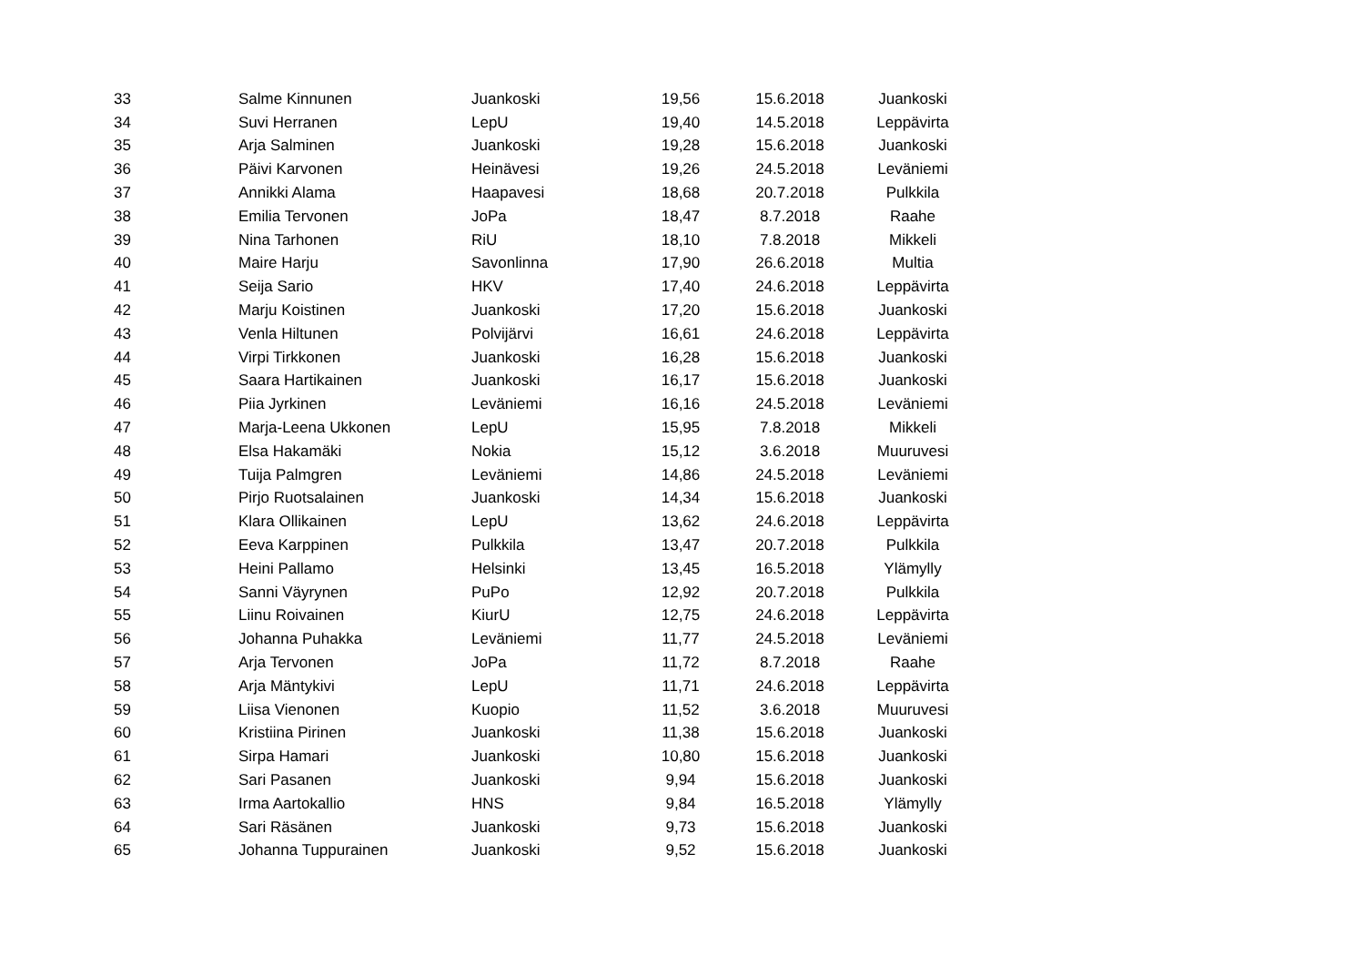| 33 | Salme Kinnunen | Juankoski | 19,56 | 15.6.2018 | Juankoski |
| 34 | Suvi Herranen | LepU | 19,40 | 14.5.2018 | Leppävirta |
| 35 | Arja Salminen | Juankoski | 19,28 | 15.6.2018 | Juankoski |
| 36 | Päivi Karvonen | Heinävesi | 19,26 | 24.5.2018 | Leväniemi |
| 37 | Annikki Alama | Haapavesi | 18,68 | 20.7.2018 | Pulkkila |
| 38 | Emilia Tervonen | JoPa | 18,47 | 8.7.2018 | Raahe |
| 39 | Nina Tarhonen | RiU | 18,10 | 7.8.2018 | Mikkeli |
| 40 | Maire Harju | Savonlinna | 17,90 | 26.6.2018 | Multia |
| 41 | Seija Sario | HKV | 17,40 | 24.6.2018 | Leppävirta |
| 42 | Marju Koistinen | Juankoski | 17,20 | 15.6.2018 | Juankoski |
| 43 | Venla Hiltunen | Polvijärvi | 16,61 | 24.6.2018 | Leppävirta |
| 44 | Virpi Tirkkonen | Juankoski | 16,28 | 15.6.2018 | Juankoski |
| 45 | Saara Hartikainen | Juankoski | 16,17 | 15.6.2018 | Juankoski |
| 46 | Piia Jyrkinen | Leväniemi | 16,16 | 24.5.2018 | Leväniemi |
| 47 | Marja-Leena Ukkonen | LepU | 15,95 | 7.8.2018 | Mikkeli |
| 48 | Elsa Hakamäki | Nokia | 15,12 | 3.6.2018 | Muuruvesi |
| 49 | Tuija Palmgren | Leväniemi | 14,86 | 24.5.2018 | Leväniemi |
| 50 | Pirjo Ruotsalainen | Juankoski | 14,34 | 15.6.2018 | Juankoski |
| 51 | Klara Ollikainen | LepU | 13,62 | 24.6.2018 | Leppävirta |
| 52 | Eeva Karppinen | Pulkkila | 13,47 | 20.7.2018 | Pulkkila |
| 53 | Heini Pallamo | Helsinki | 13,45 | 16.5.2018 | Ylämylly |
| 54 | Sanni Väyrynen | PuPo | 12,92 | 20.7.2018 | Pulkkila |
| 55 | Liinu Roivainen | KiurU | 12,75 | 24.6.2018 | Leppävirta |
| 56 | Johanna Puhakka | Leväniemi | 11,77 | 24.5.2018 | Leväniemi |
| 57 | Arja Tervonen | JoPa | 11,72 | 8.7.2018 | Raahe |
| 58 | Arja Mäntykivi | LepU | 11,71 | 24.6.2018 | Leppävirta |
| 59 | Liisa Vienonen | Kuopio | 11,52 | 3.6.2018 | Muuruvesi |
| 60 | Kristiina Pirinen | Juankoski | 11,38 | 15.6.2018 | Juankoski |
| 61 | Sirpa Hamari | Juankoski | 10,80 | 15.6.2018 | Juankoski |
| 62 | Sari Pasanen | Juankoski | 9,94 | 15.6.2018 | Juankoski |
| 63 | Irma Aartokallio | HNS | 9,84 | 16.5.2018 | Ylämylly |
| 64 | Sari Räsänen | Juankoski | 9,73 | 15.6.2018 | Juankoski |
| 65 | Johanna Tuppurainen | Juankoski | 9,52 | 15.6.2018 | Juankoski |